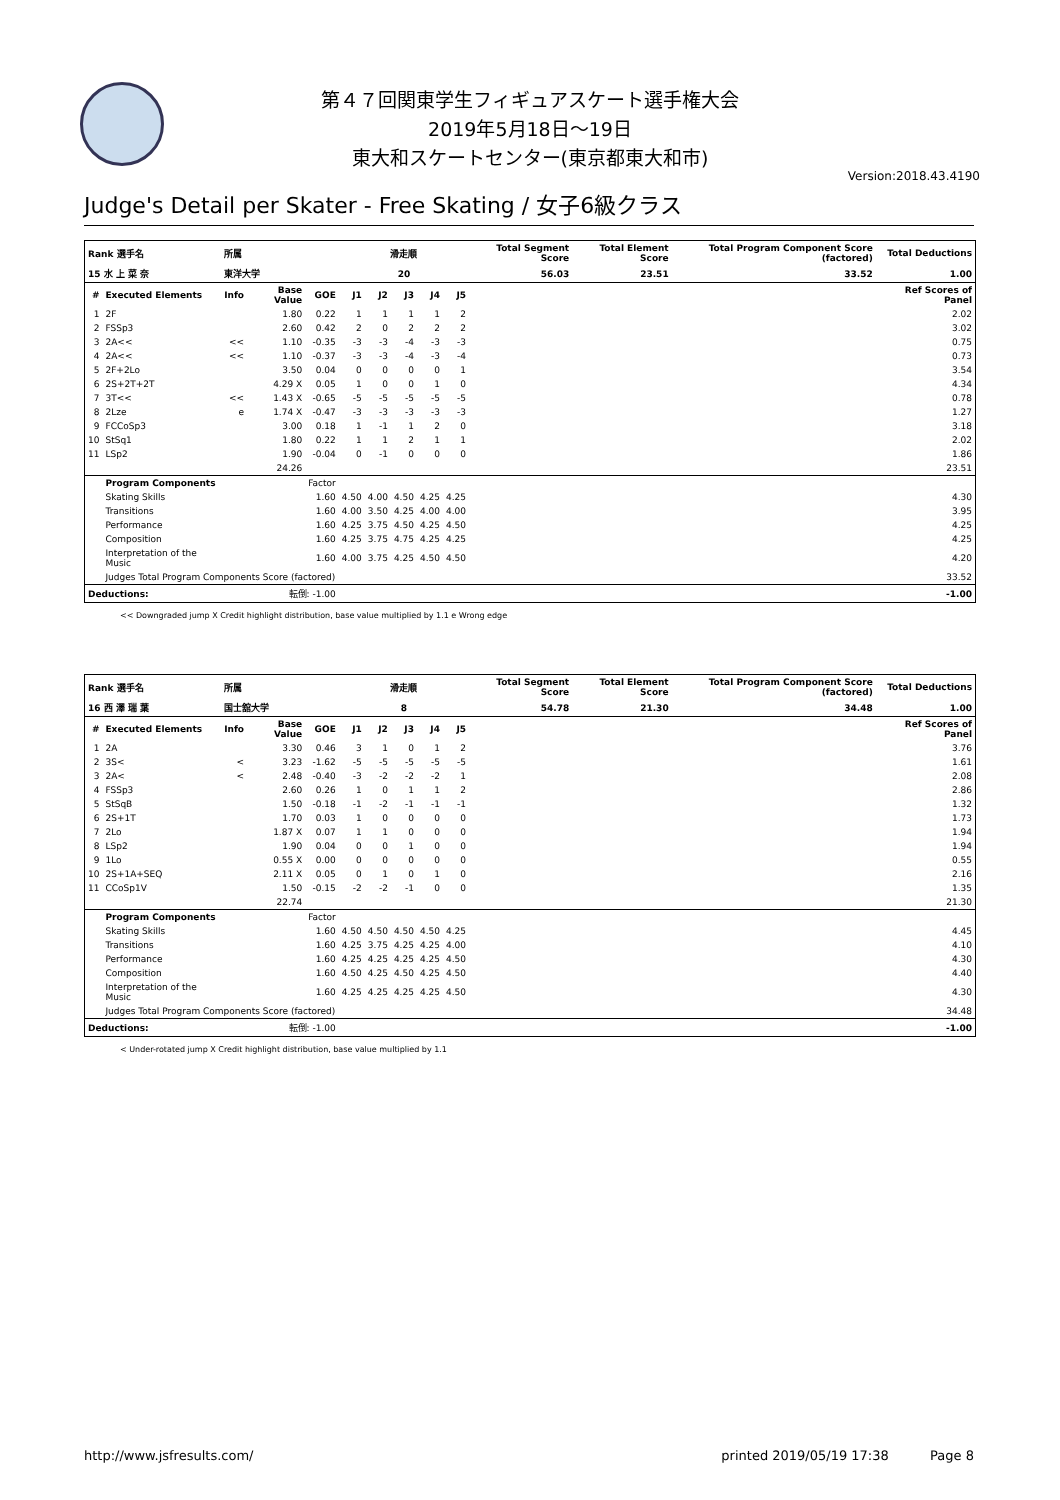第４７回関東学生フィギュアスケート選手権大会
2019年5月18日～19日
東大和スケートセンター(東京都東大和市)
Version:2018.43.4190
Judge's Detail per Skater - Free Skating / 女子6級クラス
| Rank 選手名 | | 所属 | | | 滑走順 | | | | | Total Segment Score | Total Element Score | Total Program Component Score (factored) | Total Deductions |
| --- | --- | --- | --- | --- | --- | --- | --- | --- | --- | --- | --- | --- | --- |
| 15 水 上 菜 奈 | | 東洋大学 | | | 20 | | | | | 56.03 | 23.51 | 33.52 | 1.00 |
| # | Executed Elements | Info | Base Value | GOE | J1 | J2 | J3 | J4 | J5 | | | | Ref Scores of Panel |
| 1 | 2F | | 1.80 | 0.22 | 1 | 1 | 1 | 1 | 2 | | | | 2.02 |
| 2 | FSSp3 | | 2.60 | 0.42 | 2 | 0 | 2 | 2 | 2 | | | | 3.02 |
| 3 | 2A<< | << | 1.10 | -0.35 | -3 | -3 | -4 | -3 | -3 | | | | 0.75 |
| 4 | 2A<< | << | 1.10 | -0.37 | -3 | -3 | -4 | -3 | -4 | | | | 0.73 |
| 5 | 2F+2Lo | | 3.50 | 0.04 | 0 | 0 | 0 | 0 | 1 | | | | 3.54 |
| 6 | 2S+2T+2T | | 4.29 X | 0.05 | 1 | 0 | 0 | 1 | 0 | | | | 4.34 |
| 7 | 3T<< | << | 1.43 X | -0.65 | -5 | -5 | -5 | -5 | -5 | | | | 0.78 |
| 8 | 2Lze | e | 1.74 X | -0.47 | -3 | -3 | -3 | -3 | -3 | | | | 1.27 |
| 9 | FCCoSp3 | | 3.00 | 0.18 | 1 | -1 | 1 | 2 | 0 | | | | 3.18 |
| 10 | StSq1 | | 1.80 | 0.22 | 1 | 1 | 2 | 1 | 1 | | | | 2.02 |
| 11 | LSp2 | | 1.90 | -0.04 | 0 | -1 | 0 | 0 | 0 | | | | 1.86 |
| | | | 24.26 | | | | | | | | | | 23.51 |
| | Program Components | | | Factor | | | | | | | | | |
| | Skating Skills | | | 1.60 | 4.50 | 4.00 | 4.50 | 4.25 | 4.25 | | | | 4.30 |
| | Transitions | | | 1.60 | 4.00 | 3.50 | 4.25 | 4.00 | 4.00 | | | | 3.95 |
| | Performance | | | 1.60 | 4.25 | 3.75 | 4.50 | 4.25 | 4.50 | | | | 4.25 |
| | Composition | | | 1.60 | 4.25 | 3.75 | 4.75 | 4.25 | 4.25 | | | | 4.25 |
| | Interpretation of the Music | | | 1.60 | 4.00 | 3.75 | 4.25 | 4.50 | 4.50 | | | | 4.20 |
| | Judges Total Program Components Score (factored) | | | | | | | | | | | | 33.52 |
| Deductions: | | 転倒: -1.00 | | | | | | | | | | | -1.00 |
<< Downgraded jump X Credit highlight distribution, base value multiplied by 1.1 e Wrong edge
| Rank 選手名 | | 所属 | | | 滑走順 | | | | | Total Segment Score | Total Element Score | Total Program Component Score (factored) | Total Deductions |
| --- | --- | --- | --- | --- | --- | --- | --- | --- | --- | --- | --- | --- | --- |
| 16 西 澤 瑞 葉 | | 国士舘大学 | | | 8 | | | | | 54.78 | 21.30 | 34.48 | 1.00 |
| # | Executed Elements | Info | Base Value | GOE | J1 | J2 | J3 | J4 | J5 | | | | Ref Scores of Panel |
| 1 | 2A | | 3.30 | 0.46 | 3 | 1 | 0 | 1 | 2 | | | | 3.76 |
| 2 | 3S< | < | 3.23 | -1.62 | -5 | -5 | -5 | -5 | -5 | | | | 1.61 |
| 3 | 2A< | < | 2.48 | -0.40 | -3 | -2 | -2 | -2 | 1 | | | | 2.08 |
| 4 | FSSp3 | | 2.60 | 0.26 | 1 | 0 | 1 | 1 | 2 | | | | 2.86 |
| 5 | StSqB | | 1.50 | -0.18 | -1 | -2 | -1 | -1 | -1 | | | | 1.32 |
| 6 | 2S+1T | | 1.70 | 0.03 | 1 | 0 | 0 | 0 | 0 | | | | 1.73 |
| 7 | 2Lo | | 1.87 X | 0.07 | 1 | 1 | 0 | 0 | 0 | | | | 1.94 |
| 8 | LSp2 | | 1.90 | 0.04 | 0 | 0 | 1 | 0 | 0 | | | | 1.94 |
| 9 | 1Lo | | 0.55 X | 0.00 | 0 | 0 | 0 | 0 | 0 | | | | 0.55 |
| 10 | 2S+1A+SEQ | | 2.11 X | 0.05 | 0 | 1 | 0 | 1 | 0 | | | | 2.16 |
| 11 | CCoSp1V | | 1.50 | -0.15 | -2 | -2 | -1 | 0 | 0 | | | | 1.35 |
| | | | 22.74 | | | | | | | | | | 21.30 |
| | Program Components | | | Factor | | | | | | | | | |
| | Skating Skills | | | 1.60 | 4.50 | 4.50 | 4.50 | 4.50 | 4.25 | | | | 4.45 |
| | Transitions | | | 1.60 | 4.25 | 3.75 | 4.25 | 4.25 | 4.00 | | | | 4.10 |
| | Performance | | | 1.60 | 4.25 | 4.25 | 4.25 | 4.25 | 4.50 | | | | 4.30 |
| | Composition | | | 1.60 | 4.50 | 4.25 | 4.50 | 4.25 | 4.50 | | | | 4.40 |
| | Interpretation of the Music | | | 1.60 | 4.25 | 4.25 | 4.25 | 4.25 | 4.50 | | | | 4.30 |
| | Judges Total Program Components Score (factored) | | | | | | | | | | | | 34.48 |
| Deductions: | | 転倒: -1.00 | | | | | | | | | | | -1.00 |
< Under-rotated jump X Credit highlight distribution, base value multiplied by 1.1
http://www.jsfresults.com/ printed 2019/05/19 17:38 Page 8